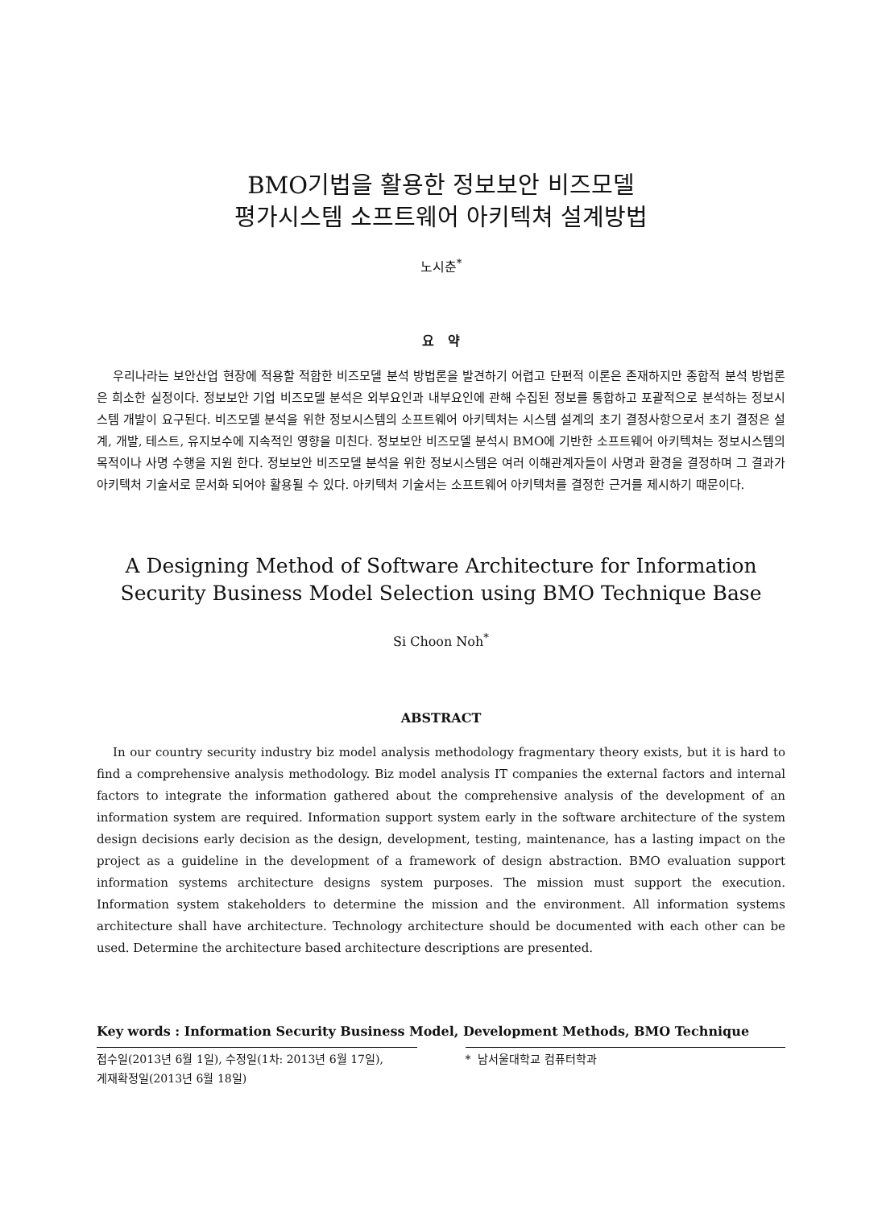BMO기법을 활용한 정보보안 비즈모델
평가시스템 소프트웨어 아키텍쳐 설계방법
노시춘<sup>*</sup>
요 약
우리나라는 보안산업 현장에 적용할 적합한 비즈모델 분석 방법론을 발견하기 어렵고 단편적 이론은 존재하지만 종합적 분석 방법론은 희소한 실정이다. 정보보안 기업 비즈모델 분석은 외부요인과 내부요인에 관해 수집된 정보를 통합하고 포괄적으로 분석하는 정보시스템 개발이 요구된다. 비즈모델 분석을 위한 정보시스템의 소프트웨어 아키텍처는 시스템 설계의 초기 결정사항으로서 초기 결정은 설계, 개발, 테스트, 유지보수에 지속적인 영향을 미친다. 정보보안 비즈모델 분석시 BMO에 기반한 소프트웨어 아키텍쳐는 정보시스템의 목적이나 사명 수행을 지원 한다. 정보보안 비즈모델 분석을 위한 정보시스템은 여러 이해관계자들이 사명과 환경을 결정하며 그 결과가 아키텍처 기술서로 문서화 되어야 활용될 수 있다. 아키텍처 기술서는 소프트웨어 아키텍처를 결정한 근거를 제시하기 때문이다.
A Designing Method of Software Architecture for Information Security Business Model Selection using BMO Technique Base
Si Choon Noh<sup>*</sup>
ABSTRACT
In our country security industry biz model analysis methodology fragmentary theory exists, but it is hard to find a comprehensive analysis methodology. Biz model analysis IT companies the external factors and internal factors to integrate the information gathered about the comprehensive analysis of the development of an information system are required. Information support system early in the software architecture of the system design decisions early decision as the design, development, testing, maintenance, has a lasting impact on the project as a guideline in the development of a framework of design abstraction. BMO evaluation support information systems architecture designs system purposes. The mission must support the execution. Information system stakeholders to determine the mission and the environment. All information systems architecture shall have architecture. Technology architecture should be documented with each other can be used. Determine the architecture based architecture descriptions are presented.
Key words : Information Security Business Model, Development Methods, BMO Technique
접수일(2013년 6월 1일), 수정일(1차: 2013년 6월 17일),
게재확정일(2013년 6월 18일)
* 남서울대학교 컴퓨터학과